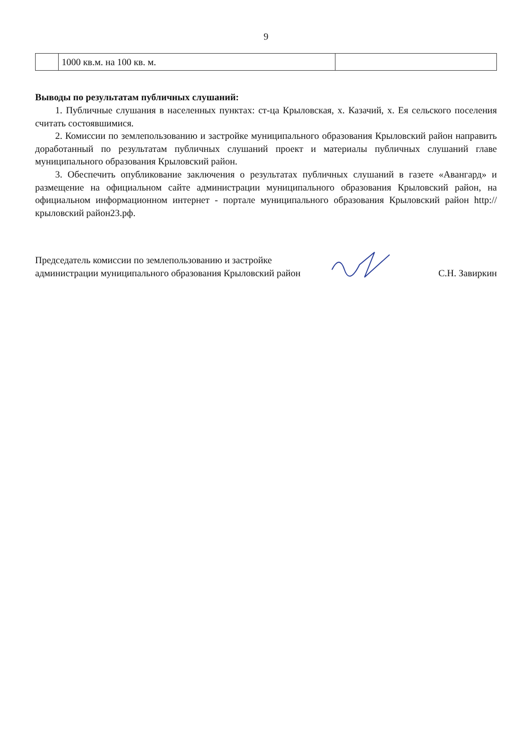9
| | 1000 кв.м. на 100 кв. м. | |
Выводы по результатам публичных слушаний:
1. Публичные слушания в населенных пунктах: ст-ца Крыловская, х. Казачий, х. Ея сельского поселения считать состоявшимися.
2. Комиссии по землепользованию и застройке муниципального образования Крыловский район направить доработанный по результатам публичных слушаний проект и материалы публичных слушаний главе муниципального образования Крыловский район.
3. Обеспечить опубликование заключения о результатах публичных слушаний в газете «Авангард» и размещение на официальном сайте администрации муниципального образования Крыловский район, на официальном информационном интернет - портале муниципального образования Крыловский район http://крыловский район23.рф.
Председатель комиссии по землепользованию и застройке
администрации муниципального образования Крыловский район
С.Н. Завиркин